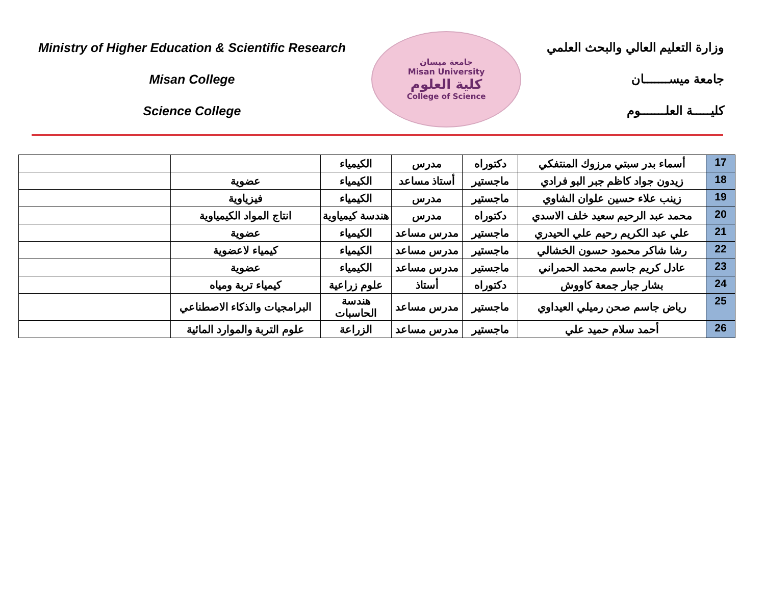Ministry of Higher Education & Scientific Research
Misan College
Science College
جامعة ميسان
Misan University
كلية العلوم
College of Science
وزارة التعليم العالي والبحث العلمي
جامعة ميســـــــان
كليـــــة العلـــــــوم
| 17 | أسماء بدر سبتي مرزوك المنتفكي | دكتوراه | مدرس | الكيمياء | | |
| 18 | زيدون جواد كاظم جبر البو فرادي | ماجستير | أستاذ مساعد | الكيمياء | عضوية | |
| 19 | زينب علاء حسين علوان الشاوي | ماجستير | مدرس | الكيمياء | فيزياوية | |
| 20 | محمد عبد الرحيم سعيد خلف الاسدي | دكتوراه | مدرس | هندسة كيمياوية | انتاج المواد الكيمياوية | |
| 21 | علي عبد الكريم رحيم علي الحيدري | ماجستير | مدرس مساعد | الكيمياء | عضوية | |
| 22 | رشا شاكر محمود حسون الخشالي | ماجستير | مدرس مساعد | الكيمياء | كيمياء لاعضوية | |
| 23 | عادل كريم جاسم محمد الحمراني | ماجستير | مدرس مساعد | الكيمياء | عضوية | |
| 24 | بشار جبار جمعة كاووش | دكتوراه | أستاذ | علوم زراعية | كيمياء تربة ومياه | |
| 25 | رياض جاسم صحن رميلي العيداوي | ماجستير | مدرس مساعد | هندسة الحاسبات | البرامجيات والذكاء الاصطناعي | |
| 26 | أحمد سلام حميد علي | ماجستير | مدرس مساعد | الزراعة | علوم التربة والموارد المائية | |